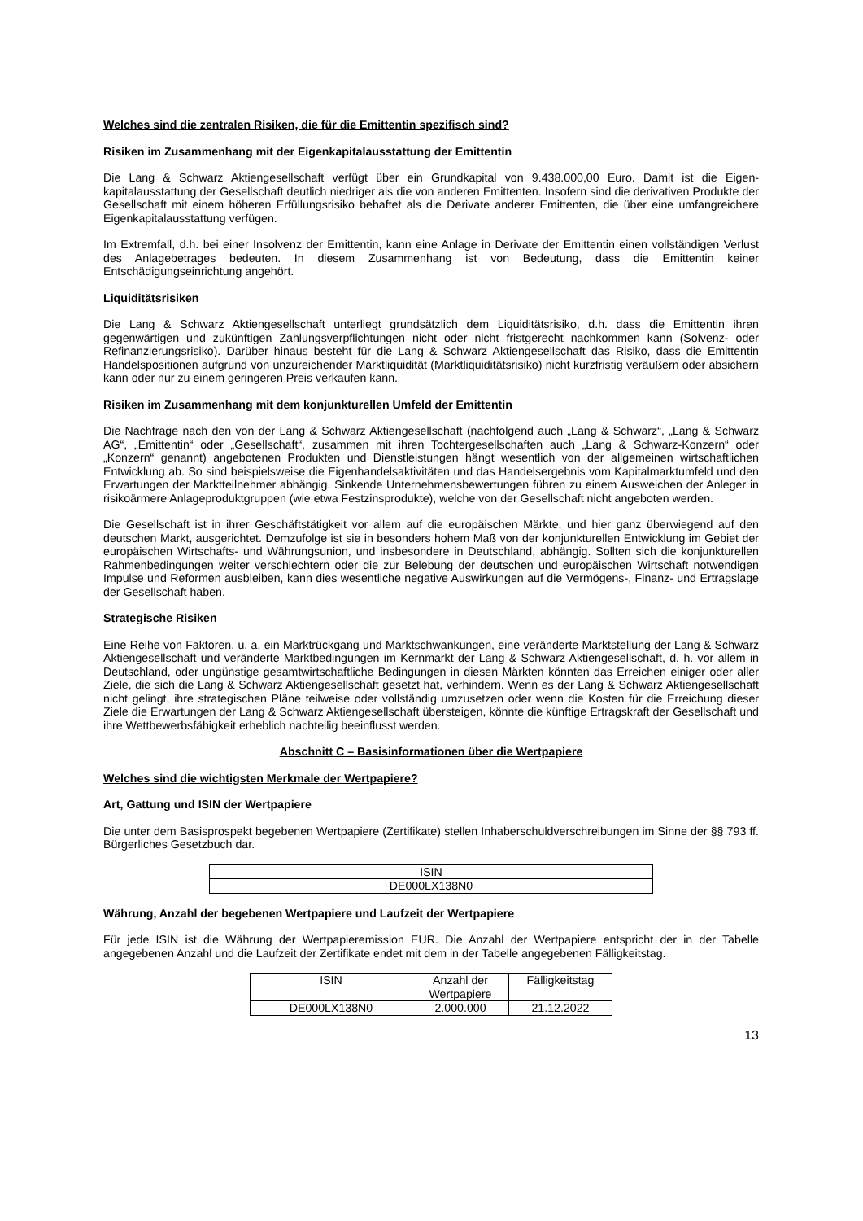Welches sind die zentralen Risiken, die für die Emittentin spezifisch sind?
Risiken im Zusammenhang mit der Eigenkapitalausstattung der Emittentin
Die Lang & Schwarz Aktiengesellschaft verfügt über ein Grundkapital von 9.438.000,00 Euro. Damit ist die Eigen-kapitalausstattung der Gesellschaft deutlich niedriger als die von anderen Emittenten. Insofern sind die derivativen Produkte der Gesellschaft mit einem höheren Erfüllungsrisiko behaftet als die Derivate anderer Emittenten, die über eine umfangreichere Eigenkapitalausstattung verfügen.
Im Extremfall, d.h. bei einer Insolvenz der Emittentin, kann eine Anlage in Derivate der Emittentin einen vollständigen Verlust des Anlagebetrages bedeuten. In diesem Zusammenhang ist von Bedeutung, dass die Emittentin keiner Entschädigungseinrichtung angehört.
Liquiditätsrisiken
Die Lang & Schwarz Aktiengesellschaft unterliegt grundsätzlich dem Liquiditätsrisiko, d.h. dass die Emittentin ihren gegenwärtigen und zukünftigen Zahlungsverpflichtungen nicht oder nicht fristgerecht nachkommen kann (Solvenz- oder Refinanzierungsrisiko). Darüber hinaus besteht für die Lang & Schwarz Aktiengesellschaft das Risiko, dass die Emittentin Handelspositionen aufgrund von unzureichender Marktliquidität (Marktliquiditätsrisiko) nicht kurzfristig veräußern oder absichern kann oder nur zu einem geringeren Preis verkaufen kann.
Risiken im Zusammenhang mit dem konjunkturellen Umfeld der Emittentin
Die Nachfrage nach den von der Lang & Schwarz Aktiengesellschaft (nachfolgend auch „Lang & Schwarz“, „Lang & Schwarz AG“, „Emittentin“ oder „Gesellschaft“, zusammen mit ihren Tochtergesellschaften auch „Lang & Schwarz-Konzern“ oder „Konzern“ genannt) angebotenen Produkten und Dienstleistungen hängt wesentlich von der allgemeinen wirtschaftlichen Entwicklung ab. So sind beispielsweise die Eigenhandelsaktivitäten und das Handelsergebnis vom Kapitalmarktumfeld und den Erwartungen der Marktteilnehmer abhängig. Sinkende Unternehmensbewertungen führen zu einem Ausweichen der Anleger in risikoärmere Anlageproduktgruppen (wie etwa Festzinsprodukte), welche von der Gesellschaft nicht angeboten werden.
Die Gesellschaft ist in ihrer Geschäftstätigkeit vor allem auf die europäischen Märkte, und hier ganz überwiegend auf den deutschen Markt, ausgerichtet. Demzufolge ist sie in besonders hohem Maß von der konjunkturellen Entwicklung im Gebiet der europäischen Wirtschafts- und Währungsunion, und insbesondere in Deutschland, abhängig. Sollten sich die konjunkturellen Rahmenbedingungen weiter verschlechtern oder die zur Belebung der deutschen und europäischen Wirtschaft notwendigen Impulse und Reformen ausbleiben, kann dies wesentliche negative Auswirkungen auf die Vermögens-, Finanz- und Ertragslage der Gesellschaft haben.
Strategische Risiken
Eine Reihe von Faktoren, u. a. ein Marktrückgang und Marktschwankungen, eine veränderte Marktstellung der Lang & Schwarz Aktiengesellschaft und veränderte Marktbedingungen im Kernmarkt der Lang & Schwarz Aktiengesellschaft, d. h. vor allem in Deutschland, oder ungünstige gesamtwirtschaftliche Bedingungen in diesen Märkten könnten das Erreichen einiger oder aller Ziele, die sich die Lang & Schwarz Aktiengesellschaft gesetzt hat, verhindern. Wenn es der Lang & Schwarz Aktiengesellschaft nicht gelingt, ihre strategischen Pläne teilweise oder vollständig umzusetzen oder wenn die Kosten für die Erreichung dieser Ziele die Erwartungen der Lang & Schwarz Aktiengesellschaft übersteigen, könnte die künftige Ertragskraft der Gesellschaft und ihre Wettbewerbsfähigkeit erheblich nachteilig beeinflusst werden.
Abschnitt C – Basisinformationen über die Wertpapiere
Welches sind die wichtigsten Merkmale der Wertpapiere?
Art, Gattung und ISIN der Wertpapiere
Die unter dem Basisprospekt begebenen Wertpapiere (Zertifikate) stellen Inhaberschuldverschreibungen im Sinne der §§ 793 ff. Bürgerliches Gesetzbuch dar.
| ISIN |
| --- |
| DE000LX138N0 |
Währung, Anzahl der begebenen Wertpapiere und Laufzeit der Wertpapiere
Für jede ISIN ist die Währung der Wertpapieremission EUR. Die Anzahl der Wertpapiere entspricht der in der Tabelle angegebenen Anzahl und die Laufzeit der Zertifikate endet mit dem in der Tabelle angegebenen Fälligkeitstag.
| ISIN | Anzahl der Wertpapiere | Fälligkeitstag |
| --- | --- | --- |
| DE000LX138N0 | 2.000.000 | 21.12.2022 |
13